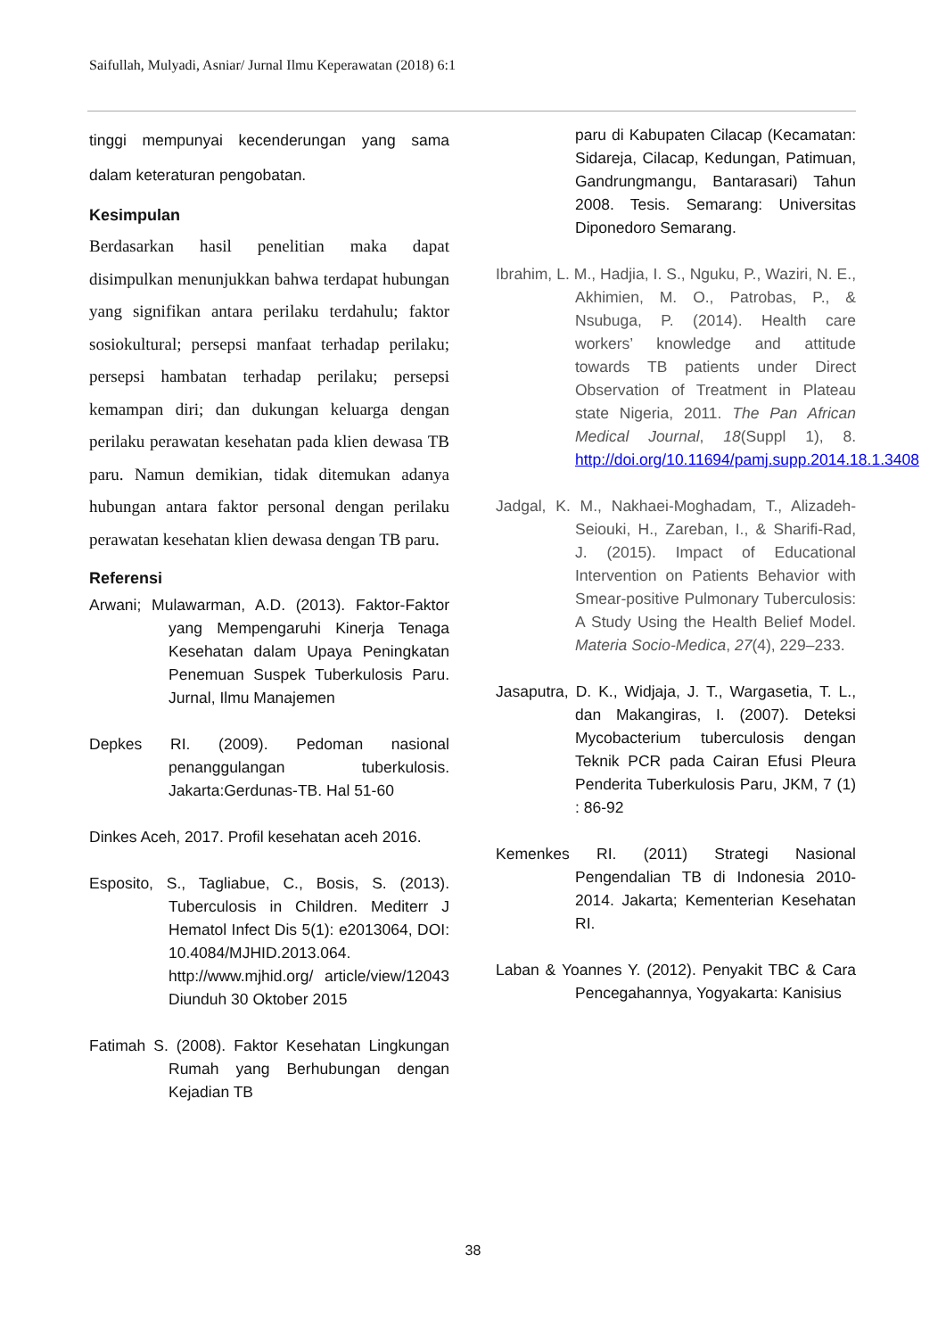Saifullah, Mulyadi, Asniar/ Jurnal Ilmu Keperawatan (2018) 6:1
tinggi mempunyai kecenderungan yang sama dalam keteraturan pengobatan.
Kesimpulan
Berdasarkan hasil penelitian maka dapat disimpulkan menunjukkan bahwa terdapat hubungan yang signifikan antara perilaku terdahulu; faktor sosiokultural; persepsi manfaat terhadap perilaku; persepsi hambatan terhadap perilaku; persepsi kemampan diri; dan dukungan keluarga dengan perilaku perawatan kesehatan pada klien dewasa TB paru. Namun demikian, tidak ditemukan adanya hubungan antara faktor personal dengan perilaku perawatan kesehatan klien dewasa dengan TB paru.
Referensi
Arwani; Mulawarman, A.D. (2013). Faktor-Faktor yang Mempengaruhi Kinerja Tenaga Kesehatan dalam Upaya Peningkatan Penemuan Suspek Tuberkulosis Paru. Jurnal, Ilmu Manajemen
Depkes RI. (2009). Pedoman nasional penanggulangan tuberkulosis. Jakarta:Gerdunas-TB. Hal 51-60
Dinkes Aceh, 2017. Profil kesehatan aceh 2016.
Esposito, S., Tagliabue, C., Bosis, S. (2013). Tuberculosis in Children. Mediterr J Hematol Infect Dis 5(1): e2013064, DOI: 10.4084/MJHID.2013.064. http://www.mjhid.org/ article/view/12043 Diunduh 30 Oktober 2015
Fatimah S. (2008). Faktor Kesehatan Lingkungan Rumah yang Berhubungan dengan Kejadian TB
paru di Kabupaten Cilacap (Kecamatan: Sidareja, Cilacap, Kedungan, Patimuan, Gandrungmangu, Bantarasari) Tahun 2008. Tesis. Semarang: Universitas Diponedoro Semarang.
Ibrahim, L. M., Hadjia, I. S., Nguku, P., Waziri, N. E., Akhimien, M. O., Patrobas, P., & Nsubuga, P. (2014). Health care workers’ knowledge and attitude towards TB patients under Direct Observation of Treatment in Plateau state Nigeria, 2011. The Pan African Medical Journal, 18(Suppl 1), 8. http://doi.org/10.11694/pamj.supp.2014.18.1.3408
Jadgal, K. M., Nakhaei-Moghadam, T., Alizadeh-Seiouki, H., Zareban, I., & Sharifi-Rad, J. (2015). Impact of Educational Intervention on Patients Behavior with Smear-positive Pulmonary Tuberculosis: A Study Using the Health Belief Model. Materia Socio-Medica, 27(4), 229–233.
Jasaputra, D. K., Widjaja, J. T., Wargasetia, T. L., dan Makangiras, I. (2007). Deteksi Mycobacterium tuberculosis dengan Teknik PCR pada Cairan Efusi Pleura Penderita Tuberkulosis Paru, JKM, 7 (1) : 86-92
Kemenkes RI. (2011) Strategi Nasional Pengendalian TB di Indonesia 2010-2014. Jakarta; Kementerian Kesehatan RI.
Laban & Yoannes Y. (2012). Penyakit TBC & Cara Pencegahannya, Yogyakarta: Kanisius
38